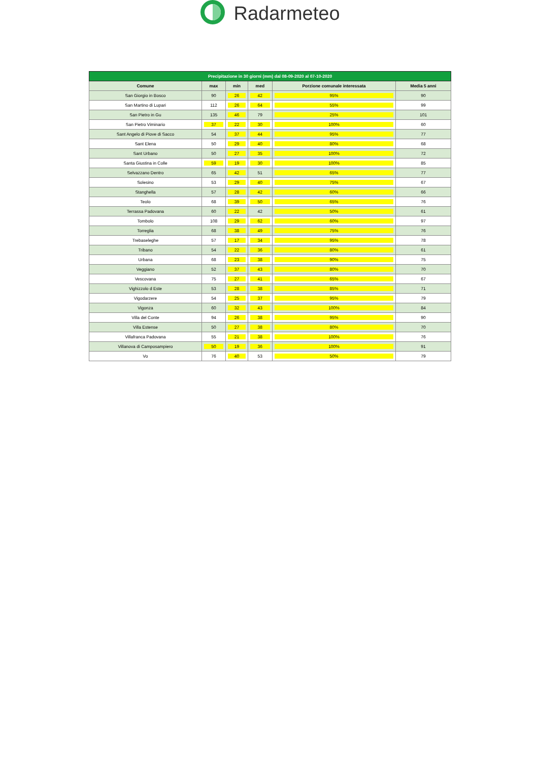Radarmeteo
| Precipitazione in 30 giorni (mm) dal 08-09-2020 al 07-10-2020 | | | | | |
| --- | --- | --- | --- | --- | --- |
| Comune | max | min | med | Porzione comunale interessata | Media 5 anni |
| San Giorgio in Bosco | 90 | 26 | 42 | 95% | 90 |
| San Martino di Lupari | 112 | 26 | 64 | 55% | 99 |
| San Pietro in Gu | 135 | 46 | 79 | 25% | 101 |
| San Pietro Viminario | 37 | 22 | 30 | 100% | 60 |
| Sant Angelo di Piove di Sacco | 54 | 37 | 44 | 95% | 77 |
| Sant Elena | 50 | 29 | 40 | 80% | 68 |
| Sant Urbano | 50 | 27 | 35 | 100% | 72 |
| Santa Giustina in Colle | 59 | 19 | 30 | 100% | 85 |
| Selvazzano Dentro | 65 | 42 | 51 | 65% | 77 |
| Solesino | 53 | 29 | 40 | 75% | 67 |
| Stanghella | 57 | 28 | 42 | 60% | 66 |
| Teolo | 68 | 39 | 50 | 65% | 76 |
| Terrassa Padovana | 60 | 22 | 42 | 50% | 61 |
| Tombolo | 108 | 29 | 62 | 60% | 97 |
| Torreglia | 68 | 38 | 49 | 75% | 76 |
| Trebaseleghe | 57 | 17 | 34 | 95% | 78 |
| Tribano | 54 | 22 | 36 | 80% | 61 |
| Urbana | 68 | 23 | 38 | 90% | 75 |
| Veggiano | 52 | 37 | 43 | 80% | 70 |
| Vescovana | 75 | 27 | 41 | 65% | 67 |
| Vighizzolo d Este | 53 | 28 | 38 | 85% | 71 |
| Vigodarzere | 54 | 25 | 37 | 95% | 79 |
| Vigonza | 60 | 32 | 43 | 100% | 84 |
| Villa del Conte | 94 | 26 | 38 | 95% | 90 |
| Villa Estense | 50 | 27 | 38 | 80% | 70 |
| Villafranca Padovana | 55 | 21 | 38 | 100% | 76 |
| Villanova di Camposampiero | 50 | 19 | 36 | 100% | 91 |
| Vo | 76 | 40 | 53 | 50% | 79 |